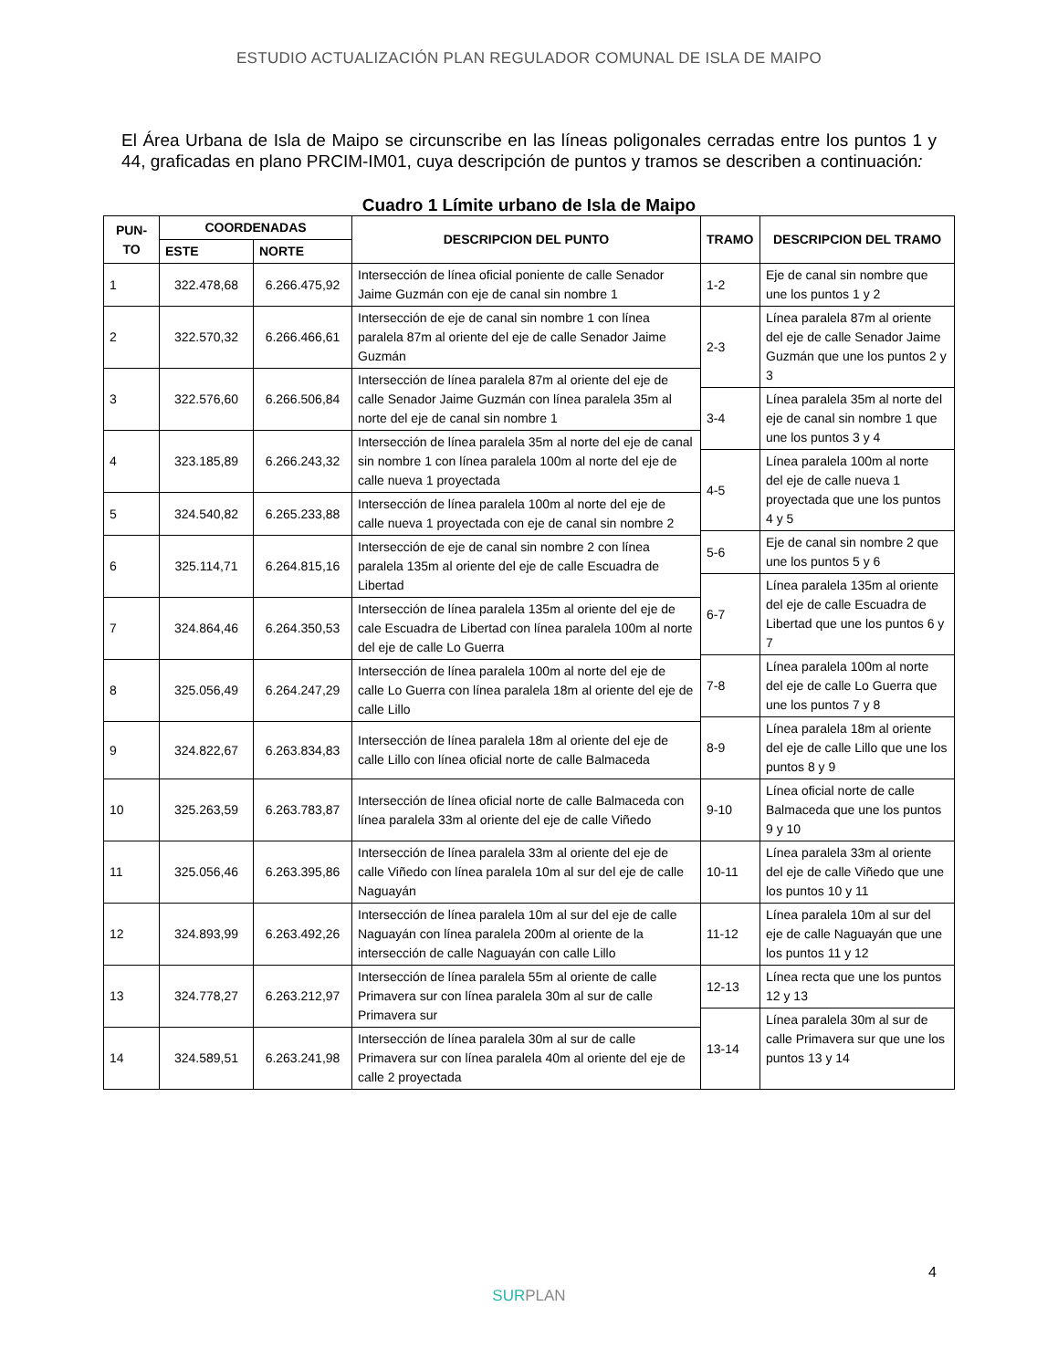ESTUDIO ACTUALIZACIÓN PLAN REGULADOR COMUNAL DE ISLA DE MAIPO
El Área Urbana de Isla de Maipo se circunscribe en las líneas poligonales cerradas entre los puntos 1 y 44, graficadas en plano PRCIM-IM01, cuya descripción de puntos y tramos se describen a continuación:
Cuadro 1 Límite urbano de Isla de Maipo
| PUN- TO | COORDENADAS | | DESCRIPCION DEL PUNTO | TRAMO | DESCRIPCION DEL TRAMO |
| --- | --- | --- | --- | --- | --- |
| | ESTE | NORTE | | | |
| 1 | 322.478,68 | 6.266.475,92 | Intersección de línea oficial poniente de calle Senador Jaime Guzmán con eje de canal sin nombre 1 | 1-2 | Eje de canal sin nombre que une los puntos 1 y 2 |
| 2 | 322.570,32 | 6.266.466,61 | Intersección de eje de canal sin nombre 1 con línea paralela 87m al oriente del eje de calle Senador Jaime Guzmán | | |
| | | | | 2-3 | Línea paralela 87m al oriente del eje de calle Senador Jaime Guzmán que une los puntos 2 y 3 |
| 3 | 322.576,60 | 6.266.506,84 | Intersección de línea paralela 87m al oriente del eje de calle Senador Jaime Guzmán con línea paralela 35m al norte del eje de canal sin nombre 1 | | |
| | | | | 3-4 | Línea paralela 35m al norte del eje de canal sin nombre 1 que une los puntos 3 y 4 |
| 4 | 323.185,89 | 6.266.243,32 | Intersección de línea paralela 35m al norte del eje de canal sin nombre 1 con línea paralela 100m al norte del eje de calle nueva 1 proyectada | | |
| | | | | 4-5 | Línea paralela 100m al norte del eje de calle nueva 1 proyectada que une los puntos 4 y 5 |
| 5 | 324.540,82 | 6.265.233,88 | Intersección de línea paralela 100m al norte del eje de calle nueva 1 proyectada con eje de canal sin nombre 2 | | |
| | | | | 5-6 | Eje de canal sin nombre 2 que une los puntos 5 y 6 |
| 6 | 325.114,71 | 6.264.815,16 | Intersección de eje de canal sin nombre 2 con línea paralela 135m al oriente del eje de calle Escuadra de Libertad | | |
| | | | | 6-7 | Línea paralela 135m al oriente del eje de calle Escuadra de Libertad que une los puntos 6 y 7 |
| 7 | 324.864,46 | 6.264.350,53 | Intersección de línea paralela 135m al oriente del eje de cale Escuadra de Libertad con línea paralela 100m al norte del eje de calle Lo Guerra | | |
| | | | | 7-8 | Línea paralela 100m al norte del eje de calle Lo Guerra que une los puntos 7 y 8 |
| 8 | 325.056,49 | 6.264.247,29 | Intersección de línea paralela 100m al norte del eje de calle Lo Guerra con línea paralela 18m al oriente del eje de calle Lillo | | |
| | | | | 8-9 | Línea paralela 18m al oriente del eje de calle Lillo que une los puntos 8 y 9 |
| 9 | 324.822,67 | 6.263.834,83 | Intersección de línea paralela 18m al oriente del eje de calle Lillo con línea oficial norte de calle Balmaceda | | |
| | | | | 9-10 | Línea oficial norte de calle Balmaceda que une los puntos 9 y 10 |
| 10 | 325.263,59 | 6.263.783,87 | Intersección de línea oficial norte de calle Balmaceda con línea paralela 33m al oriente del eje de calle Viñedo | | |
| | | | | 10-11 | Línea paralela 33m al oriente del eje de calle Viñedo que une los puntos 10 y 11 |
| 11 | 325.056,46 | 6.263.395,86 | Intersección de línea paralela 33m al oriente del eje de calle Viñedo con línea paralela 10m al sur del eje de calle Naguayán | | |
| | | | | 11-12 | Línea paralela 10m al sur del eje de calle Naguayán que une los puntos 11 y 12 |
| 12 | 324.893,99 | 6.263.492,26 | Intersección de línea paralela 10m al sur del eje de calle Naguayán con línea paralela 200m al oriente de la intersección de calle Naguayán con calle Lillo | | |
| | | | | 12-13 | Línea recta que une los puntos 12 y 13 |
| 13 | 324.778,27 | 6.263.212,97 | Intersección de línea paralela 55m al oriente de calle Primavera sur con línea paralela 30m al sur de calle Primavera sur | | |
| | | | | 13-14 | Línea paralela 30m al sur de calle Primavera sur que une los puntos 13 y 14 |
| 14 | 324.589,51 | 6.263.241,98 | Intersección de línea paralela 30m al sur de calle Primavera sur con línea paralela 40m al oriente del eje de calle 2 proyectada | | |
4
SURPLAN